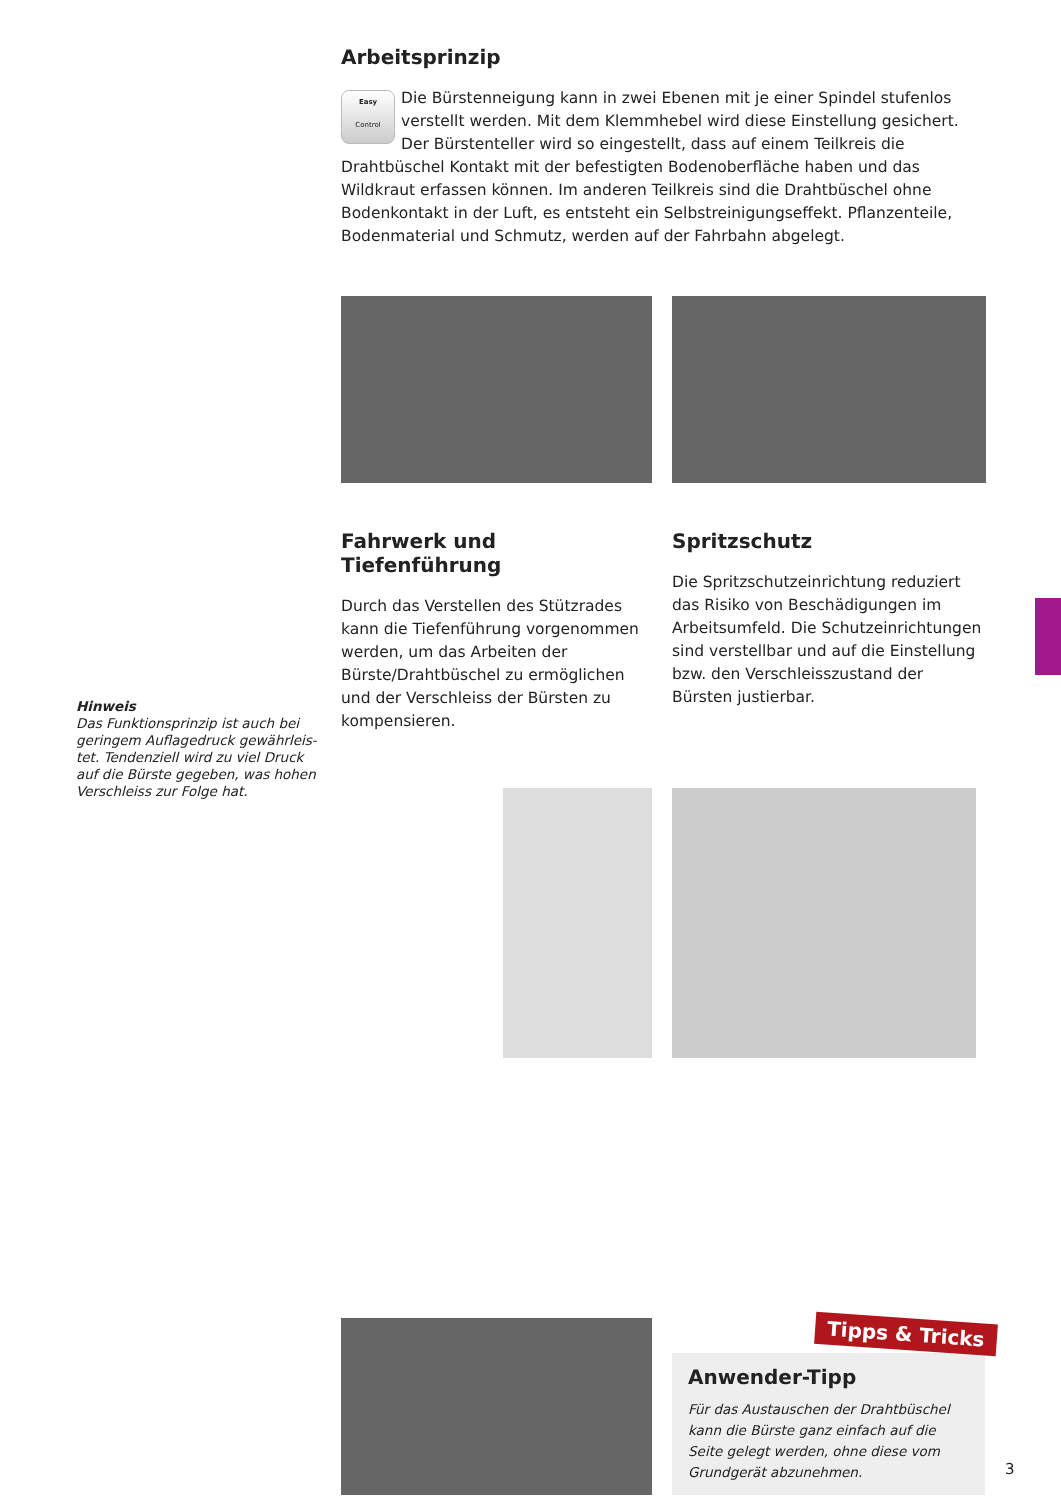Arbeitsprinzip
Easy
Control Die Bürstenneigung kann in zwei Ebenen mit je einer Spindel stufenlos verstellt werden. Mit dem Klemmhebel wird diese Einstellung gesichert. Der Bürsten­teller wird so eingestellt, dass auf einem Teilkreis die Drahtbüschel Kontakt mit der befestigten Bodenoberfläche haben und das Wildkraut erfassen können. Im anderen Teilkreis sind die Drahtbüschel ohne Bodenkontakt in der Luft, es entsteht ein Selbst­reinigungseffekt. Pflanzenteile, Bodenmaterial und Schmutz, werden auf der Fahrbahn abgelegt.
Fahrwerk und Tiefenführung
Durch das Verstellen des Stützrades kann die Tiefenführung vorgenommen werden, um das Arbeiten der Bürste/Drahtbüschel zu ermöglichen und der Verschleiss der Bürsten zu kompensieren.
Spritzschutz
Die Spritzschutzeinrichtung reduziert das Risiko von Beschädigungen im Arbeitsum­feld. Die Schutzeinrichtungen sind verstell­bar und auf die Einstellung bzw. den Verschleisszustand der Bürsten justierbar.
Tipps & Tricks
Anwender-Tipp
Für das Austauschen der Drahtbüschel kann die Bürste ganz einfach auf die Seite gelegt werden, ohne diese vom Grundgerät abzu­nehmen.
Hinweis
Das Funktionsprinzip ist auch bei geringem Auflagedruck gewährleis­tet. Tendenziell wird zu viel Druck auf die Bürste gegeben, was hohen Verschleiss zur Folge hat.
3